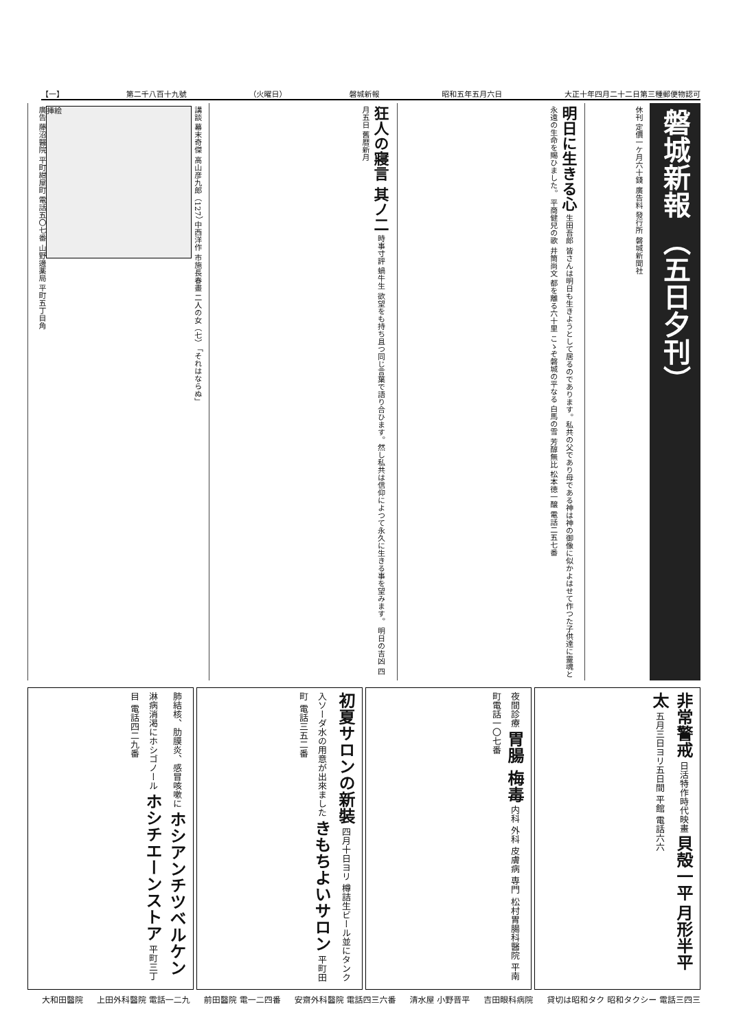【一】 第二千八百十九號 （火曜日） 磐城新報 昭和五年五月六日 大正十年四月二十二日第三種郵便物認可
磐城新報 （五日夕刊）
休刊 定價一ケ月六十錢 廣告料 發行所 磐城新聞社
明日に生きる心 生田吾郎 皆さんは明日も生きようとして居るのであります。私共の父であり母である神は神の御像に似かよはせて作つた子供達に靈魂と永遠の生命を賜ひました。 平商健兒の歌 井筒尚文 都を離る六十里 こゝぞ磐城の平なる 白馬の雪 芳醇無比 松本徳一醸 電話二五七番
狂人の寢言 其ノ二 時事寸評 蝸牛生 欲望をも持ち且つ同じ言葉で語り合ひます。然し私共は信仰によつて永久に生きる事を望みます。 明日の吉凶 四月五日 舊暦新月
講談 幕末奇傑 高山彦九郎（127） 中西洋作 市施長春畫 二人の女（七） 「それはならぬ」
挿絵
廣告 藤沼醫院 平町紺屋町 電話五〇七番 山野邊薬局 平町五丁目角
非常警戒 日活特作時代映畫 貝殻一平 月形半平太 五月三日ヨリ五日間 平館 電話六六
夜間診療 胃腸 梅毒 内科 外科 皮膚病 専門 松村胃腸科醫院 平南町電話一〇七番
初夏サロンの新裝 四月十日ヨリ 樽詰生ビール並にタンク入ソーダ水の用意が出來ました きもちよいサロン 平町田町 電話三五二番
肺結核、肋膜炎、感冒咳嗽に ホシアンチツベルケン 淋病消渇にホシゴノール ホシチエーンストア 平町三丁目 電話四二九番
貸切は昭和タク 昭和タクシー 電話三四三 吉田眼科病院 清水屋 小野晋平 安齋外科醫院 電話四三六番 前田醫院 電一二四番 上田外科醫院 電話一二九 大和田醫院